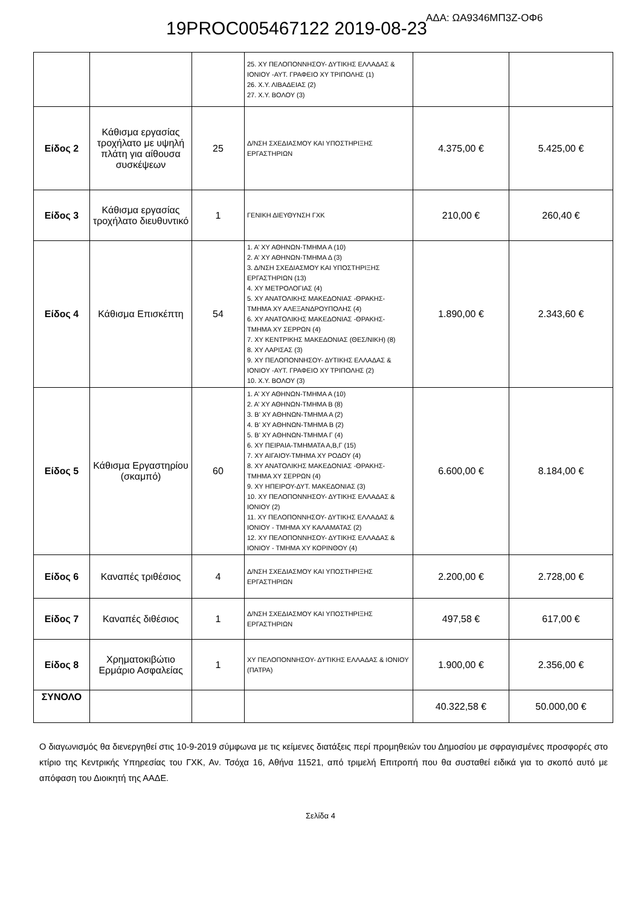19PROC005467122 2019-08-23 ΑΔΑ: ΩΑ9346ΜΠ3Ζ-ΟΦ6
| | | | 25. ΧΥ ΠΕΛΟΠΟΝΝΗΣΟΥ- ΔΥΤΙΚΗΣ ΕΛΛΑΔΑΣ & ΙΟΝΙΟΥ -ΑΥΤ. ΓΡΑΦΕΙΟ ΧΥ ΤΡΙΠΟΛΗΣ (1) 26. Χ.Υ. ΛΙΒΑΔΕΙΑΣ (2) 27. Χ.Υ. ΒΟΛΟΥ (3) | | |
| Είδος 2 | Κάθισμα εργασίας τροχήλατο με υψηλή πλάτη για αίθουσα συσκέψεων | 25 | Δ/ΝΣΗ ΣΧΕΔΙΑΣΜΟΥ ΚΑΙ ΥΠΟΣΤΗΡΙΞΗΣ ΕΡΓΑΣΤΗΡΙΩΝ | 4.375,00 € | 5.425,00 € |
| Είδος 3 | Κάθισμα εργασίας τροχήλατο διευθυντικό | 1 | ΓΕΝΙΚΗ ΔΙΕΥΘΥΝΣΗ ΓΧΚ | 210,00 € | 260,40 € |
| Είδος 4 | Κάθισμα Επισκέπτη | 54 | 1. Α’ ΧΥ ΑΘΗΝΩΝ-ΤΜΗΜΑ Α (10) 2. Α’ ΧΥ ΑΘΗΝΩΝ-ΤΜΗΜΑ Δ (3) 3. Δ/ΝΣΗ ΣΧΕΔΙΑΣΜΟΥ ΚΑΙ ΥΠΟΣΤΗΡΙΞΗΣ ΕΡΓΑΣΤΗΡΙΩΝ (13) 4. ΧΥ ΜΕΤΡΟΛΟΓΙΑΣ (4) 5. ΧΥ ΑΝΑΤΟΛΙΚΗΣ ΜΑΚΕΔΟΝΙΑΣ -ΘΡΑΚΗΣ- ΤΜΗΜΑ ΧΥ ΑΛΕΞΑΝΔΡΟΥΠΟΛΗΣ (4) 6. ΧΥ ΑΝΑΤΟΛΙΚΗΣ ΜΑΚΕΔΟΝΙΑΣ -ΘΡΑΚΗΣ- ΤΜΗΜΑ ΧΥ ΣΕΡΡΩΝ (4) 7. ΧΥ ΚΕΝΤΡΙΚΗΣ ΜΑΚΕΔΟΝΙΑΣ (ΘΕΣ/ΝΙΚΗ) (8) 8. ΧΥ ΛΑΡΙΣΑΣ (3) 9. ΧΥ ΠΕΛΟΠΟΝΝΗΣΟΥ- ΔΥΤΙΚΗΣ ΕΛΛΑΔΑΣ & ΙΟΝΙΟΥ -ΑΥΤ. ΓΡΑΦΕΙΟ ΧΥ ΤΡΙΠΟΛΗΣ (2) 10. Χ.Υ. ΒΟΛΟΥ (3) | 1.890,00 € | 2.343,60 € |
| Είδος 5 | Κάθισμα Εργαστηρίου (σκαμπό) | 60 | 1. Α’ ΧΥ ΑΘΗΝΩΝ-ΤΜΗΜΑ Α (10) 2. Α’ ΧΥ ΑΘΗΝΩΝ-ΤΜΗΜΑ Β (8) 3. Β’ ΧΥ ΑΘΗΝΩΝ-ΤΜΗΜΑ Α (2) 4. Β’ ΧΥ ΑΘΗΝΩΝ-ΤΜΗΜΑ Β (2) 5. Β’ ΧΥ ΑΘΗΝΩΝ-ΤΜΗΜΑ Γ (4) 6. ΧΥ ΠΕΙΡΑΙΑ-ΤΜΗΜΑΤΑ Α,Β,Γ (15) 7. ΧΥ ΑΙΓΑΙΟΥ-ΤΜΗΜΑ ΧΥ ΡΟΔΟΥ (4) 8. ΧΥ ΑΝΑΤΟΛΙΚΗΣ ΜΑΚΕΔΟΝΙΑΣ -ΘΡΑΚΗΣ- ΤΜΗΜΑ ΧΥ ΣΕΡΡΩΝ (4) 9. ΧΥ ΗΠΕΙΡΟΥ-ΔΥΤ. ΜΑΚΕΔΟΝΙΑΣ (3) 10. ΧΥ ΠΕΛΟΠΟΝΝΗΣΟΥ- ΔΥΤΙΚΗΣ ΕΛΛΑΔΑΣ & ΙΟΝΙΟΥ (2) 11. ΧΥ ΠΕΛΟΠΟΝΝΗΣΟΥ- ΔΥΤΙΚΗΣ ΕΛΛΑΔΑΣ & ΙΟΝΙΟΥ - ΤΜΗΜΑ ΧΥ ΚΑΛΑΜΑΤΑΣ (2) 12. ΧΥ ΠΕΛΟΠΟΝΝΗΣΟΥ- ΔΥΤΙΚΗΣ ΕΛΛΑΔΑΣ & ΙΟΝΙΟΥ - ΤΜΗΜΑ ΧΥ ΚΟΡΙΝΘΟΥ (4) | 6.600,00 € | 8.184,00 € |
| Είδος 6 | Καναπές τριθέσιος | 4 | Δ/ΝΣΗ ΣΧΕΔΙΑΣΜΟΥ ΚΑΙ ΥΠΟΣΤΗΡΙΞΗΣ ΕΡΓΑΣΤΗΡΙΩΝ | 2.200,00 € | 2.728,00 € |
| Είδος 7 | Καναπές διθέσιος | 1 | Δ/ΝΣΗ ΣΧΕΔΙΑΣΜΟΥ ΚΑΙ ΥΠΟΣΤΗΡΙΞΗΣ ΕΡΓΑΣΤΗΡΙΩΝ | 497,58 € | 617,00 € |
| Είδος 8 | Χρηματοκιβώτιο Ερμάριο Ασφαλείας | 1 | ΧΥ ΠΕΛΟΠΟΝΝΗΣΟΥ- ΔΥΤΙΚΗΣ ΕΛΛΑΔΑΣ & ΙΟΝΙΟΥ (ΠΑΤΡΑ) | 1.900,00 € | 2.356,00 € |
| ΣΥΝΟΛΟ | | | | 40.322,58 € | 50.000,00 € |
Ο διαγωνισμός θα διενεργηθεί στις 10-9-2019 σύμφωνα με τις κείμενες διατάξεις περί προμηθειών του Δημοσίου με σφραγισμένες προσφορές στο κτίριο της Κεντρικής Υπηρεσίας του ΓΧΚ, Αν. Τσόχα 16, Αθήνα 11521, από τριμελή Επιτροπή που θα συσταθεί ειδικά για το σκοπό αυτό με απόφαση του Διοικητή της ΑΑΔΕ.
Σελίδα 4